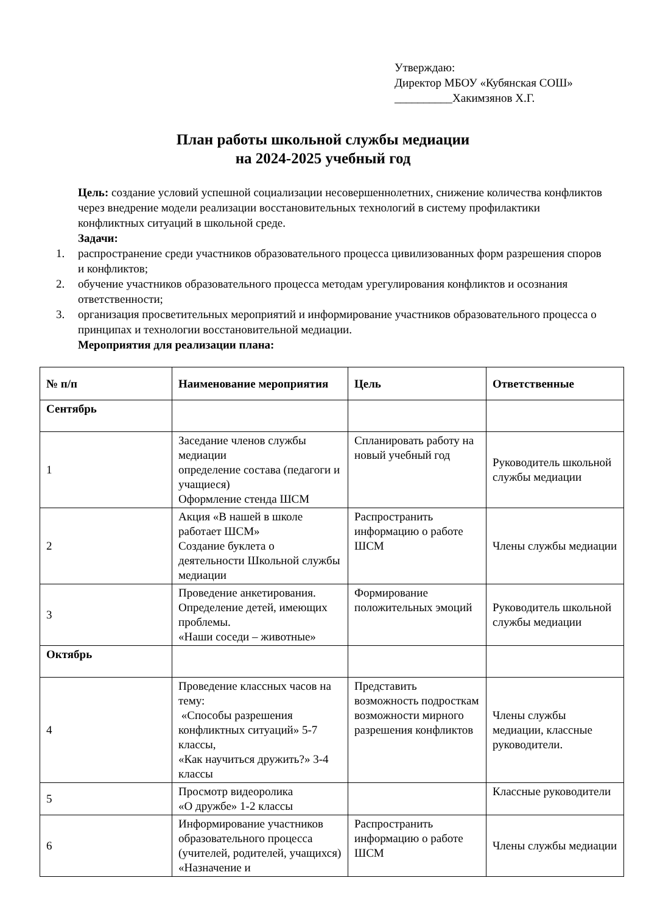Утверждаю:
Директор МБОУ «Кубянская СОШ»
__________Хакимзянов Х.Г.
План работы школьной службы медиации
на 2024-2025 учебный год
Цель: создание условий успешной социализации несовершеннолетних, снижение количества конфликтов через внедрение модели реализации восстановительных технологий в систему профилактики конфликтных ситуаций в школьной среде.
Задачи:
1. распространение среди участников образовательного процесса цивилизованных форм разрешения споров и конфликтов;
2. обучение участников образовательного процесса методам урегулирования конфликтов и осознания ответственности;
3. организация просветительных мероприятий и информирование участников образовательного процесса о принципах и технологии восстановительной медиации.
Мероприятия для реализации плана:
| № п/п | Наименование мероприятия | Цель | Ответственные |
| --- | --- | --- | --- |
| Сентябрь | | | |
| 1 | Заседание членов службы медиации определение состава (педагоги и учащиеся) Оформление стенда ШСМ | Спланировать работу на новый учебный год | Руководитель школьной службы медиации |
| 2 | Акция «В нашей в школе работает ШСМ» Создание буклета о деятельности Школьной службы медиации | Распространить информацию о работе ШСМ | Члены службы медиации |
| 3 | Проведение анкетирования. Определение детей, имеющих проблемы. «Наши соседи – животные» | Формирование положительных эмоций | Руководитель школьной службы медиации |
| Октябрь | | | |
| 4 | Проведение классных часов на тему: «Способы разрешения конфликтных ситуаций» 5-7 классы, «Как научиться дружить?» 3-4 классы | Представить возможность подросткам возможности мирного разрешения конфликтов | Члены службы медиации, классные руководители. |
| 5 | Просмотр видеоролика «О дружбе» 1-2 классы | | Классные руководители |
| 6 | Информирование участников образовательного процесса (учителей, родителей, учащихся) «Назначение и | Распространить информацию о работе ШСМ | Члены службы медиации |